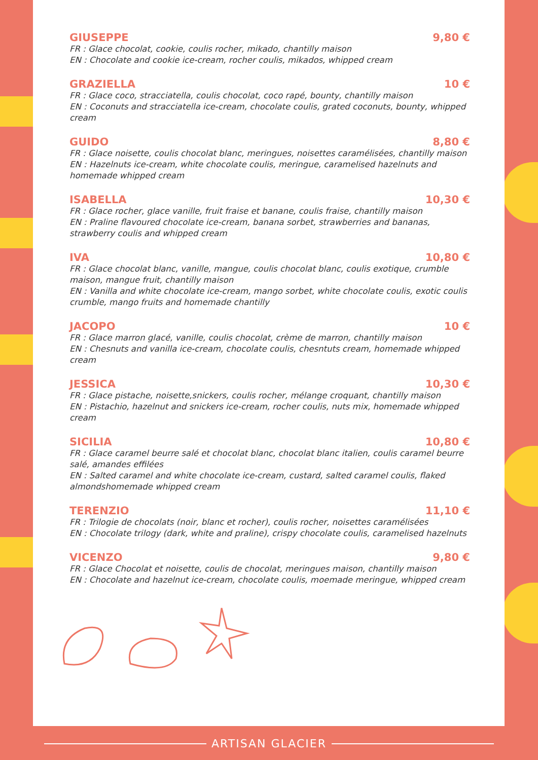GIUSEPPE 9,80 €
FR : Glace chocolat, cookie, coulis rocher, mikado, chantilly maison
EN : Chocolate and cookie ice-cream, rocher coulis, mikados, whipped cream
GRAZIELLA 10 €
FR : Glace coco, stracciatella, coulis chocolat, coco rapé, bounty, chantilly maison
EN : Coconuts and stracciatella ice-cream, chocolate coulis, grated coconuts, bounty, whipped cream
GUIDO 8,80 €
FR : Glace noisette, coulis chocolat blanc, meringues, noisettes caramélisées, chantilly maison
EN : Hazelnuts ice-cream, white chocolate coulis, meringue, caramelised hazelnuts and homemade whipped cream
ISABELLA 10,30 €
FR : Glace rocher, glace vanille, fruit fraise et banane, coulis fraise, chantilly maison
EN : Praline flavoured chocolate ice-cream, banana sorbet, strawberries and bananas, strawberry coulis and whipped cream
IVA 10,80 €
FR : Glace chocolat blanc, vanille, mangue, coulis chocolat blanc, coulis exotique, crumble maison, mangue fruit, chantilly maison
EN : Vanilla and white chocolate ice-cream, mango sorbet, white chocolate coulis, exotic coulis crumble, mango fruits and homemade chantilly
JACOPO 10 €
FR : Glace marron glacé, vanille, coulis chocolat, crème de marron, chantilly maison
EN : Chesnuts and vanilla ice-cream, chocolate coulis, chesntuts cream, homemade whipped cream
JESSICA 10,30 €
FR : Glace pistache, noisette,snickers, coulis rocher, mélange croquant, chantilly maison
EN : Pistachio, hazelnut and snickers ice-cream, rocher coulis, nuts mix, homemade whipped cream
SICILIA 10,80 €
FR : Glace caramel beurre salé et chocolat blanc, chocolat blanc italien, coulis caramel beurre salé, amandes effilées
EN : Salted caramel and white chocolate ice-cream, custard, salted caramel coulis, flaked almondshomemade whipped cream
TERENZIO 11,10 €
FR : Trilogie de chocolats (noir, blanc et rocher), coulis rocher, noisettes caramélisées
EN : Chocolate trilogy (dark, white and praline), crispy chocolate coulis, caramelised hazelnuts
VICENZO 9,80 €
FR : Glace Chocolat et noisette, coulis de chocolat, meringues maison, chantilly maison
EN : Chocolate and hazelnut ice-cream, chocolate coulis, moemade meringue, whipped cream
ARTISAN GLACIER